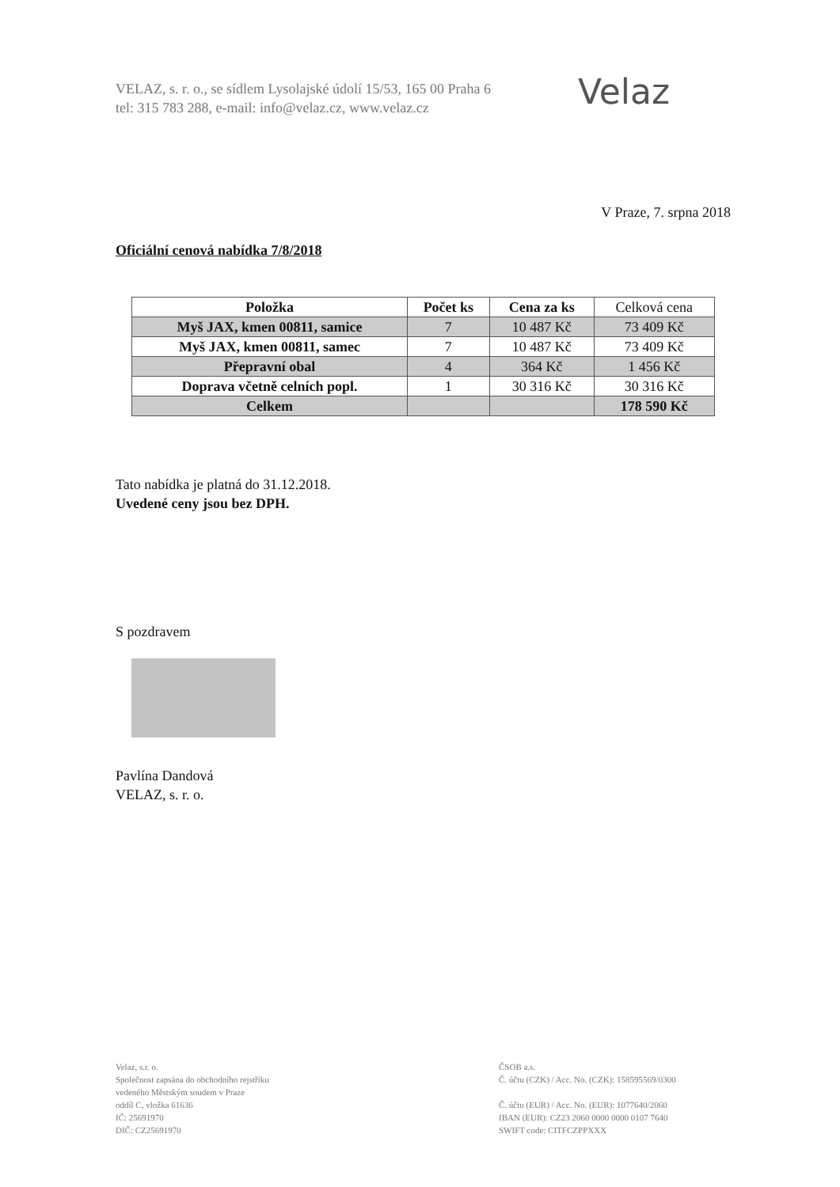VELAZ, s. r. o., se sídlem Lysolajské údolí 15/53, 165 00 Praha 6
tel: 315 783 288, e-mail: info@velaz.cz, www.velaz.cz
Velaz
V Praze, 7. srpna 2018
Oficiální cenová nabídka 7/8/2018
| Položka | Počet ks | Cena za ks | Celková cena |
| Myš JAX, kmen 00811, samice | 7 | 10 487 Kč | 73 409 Kč |
| Myš JAX, kmen 00811, samec | 7 | 10 487 Kč | 73 409 Kč |
| Přepravní obal | 4 | 364 Kč | 1 456 Kč |
| Doprava včetně celních popl. | 1 | 30 316 Kč | 30 316 Kč |
| Celkem | | | 178 590 Kč |
Tato nabídka je platná do 31.12.2018.
Uvedené ceny jsou bez DPH.
S pozdravem
Pavlína Dandová
VELAZ, s. r. o.
Velaz, s.r. o.
Společnost zapsána do obchodního rejstříku
vedeného Městským soudem v Praze
oddíl C, vložka 61636
IČ: 25691970
DIČ: CZ25691970
ČSOB a.s.
Č. účtu (CZK) / Acc. No. (CZK): 158595569/0300
Č. účtu (EUR) / Acc. No. (EUR): 1077640/2060
IBAN (EUR): CZ23 2060 0000 0000 0107 7640
SWIFT code: CITFCZPPXXX